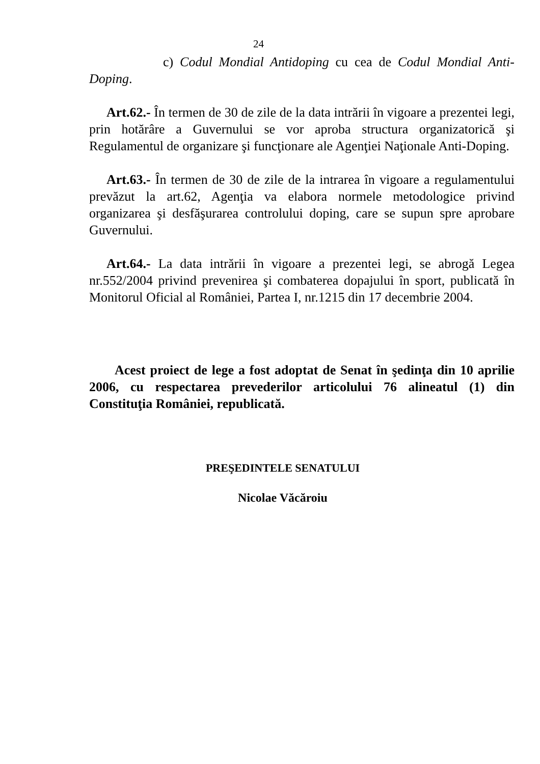24
c) Codul Mondial Antidoping cu cea de Codul Mondial Anti-Doping.
Art.62.- În termen de 30 de zile de la data intrării în vigoare a prezentei legi, prin hotărâre a Guvernului se vor aproba structura organizatorică şi Regulamentul de organizare şi funcţionare ale Agenţiei Naţionale Anti-Doping.
Art.63.- În termen de 30 de zile de la intrarea în vigoare a regulamentului prevăzut la art.62, Agenţia va elabora normele metodologice privind organizarea şi desfăşurarea controlului doping, care se supun spre aprobare Guvernului.
Art.64.- La data intrării în vigoare a prezentei legi, se abrogă Legea nr.552/2004 privind prevenirea şi combaterea dopajului în sport, publicată în Monitorul Oficial al României, Partea I, nr.1215 din 17 decembrie 2004.
Acest proiect de lege a fost adoptat de Senat în şedinţa din 10 aprilie 2006, cu respectarea prevederilor articolului 76 alineatul (1) din Constituţia României, republicată.
PREŞEDINTELE SENATULUI
Nicolae Văcăroiu